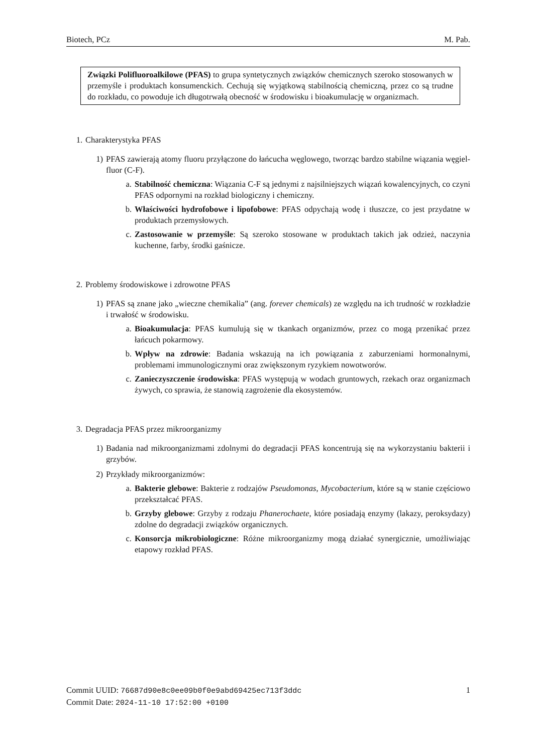Biotech, PCz M. Pab.
Związki Polifluoroalkilowe (PFAS) to grupa syntetycznych związków chemicznych szeroko stosowanych w przemyśle i produktach konsumenckich. Cechują się wyjątkową stabilnością chemiczną, przez co są trudne do rozkładu, co powoduje ich długotrwałą obecność w środowisku i bioakumulację w organizmach.
1. Charakterystyka PFAS
1) PFAS zawierają atomy fluoru przyłączone do łańcucha węglowego, tworząc bardzo stabilne wiązania węgiel-fluor (C-F).
a. Stabilność chemiczna: Wiązania C-F są jednymi z najsilniejszych wiązań kowalencyjnych, co czyni PFAS odpornymi na rozkład biologiczny i chemiczny.
b. Właściwości hydrofobowe i lipofobowe: PFAS odpychają wodę i tłuszcze, co jest przydatne w produktach przemysłowych.
c. Zastosowanie w przemyśle: Są szeroko stosowane w produktach takich jak odzież, naczynia kuchenne, farby, środki gaśnicze.
2. Problemy środowiskowe i zdrowotne PFAS
1) PFAS są znane jako „wieczne chemikalia” (ang. forever chemicals) ze względu na ich trudność w rozkładzie i trwałość w środowisku.
a. Bioakumulacja: PFAS kumulują się w tkankach organizmów, przez co mogą przenikać przez łańcuch pokarmowy.
b. Wpływ na zdrowie: Badania wskazują na ich powiązania z zaburzeniami hormonalnymi, problemami immunologicznymi oraz zwiększonym ryzykiem nowotworów.
c. Zanieczyszczenie środowiska: PFAS występują w wodach gruntowych, rzekach oraz organizmach żywych, co sprawia, że stanowią zagrożenie dla ekosystemów.
3. Degradacja PFAS przez mikroorganizmy
1) Badania nad mikroorganizmami zdolnymi do degradacji PFAS koncentrują się na wykorzystaniu bakterii i grzybów.
2) Przykłady mikroorganizmów:
a. Bakterie glebowe: Bakterie z rodzajów Pseudomonas, Mycobacterium, które są w stanie częściowo przekształcać PFAS.
b. Grzyby glebowe: Grzyby z rodzaju Phanerochaete, które posiadają enzymy (lakazy, peroksydazy) zdolne do degradacji związków organicznych.
c. Konsorcja mikrobiologiczne: Różne mikroorganizmy mogą działać synergicznie, umożliwiając etapowy rozkład PFAS.
Commit UUID: 76687d90e8c0ee09b0f0e9abd69425ec713f3ddc
Commit Date: 2024-11-10 17:52:00 +0100
1